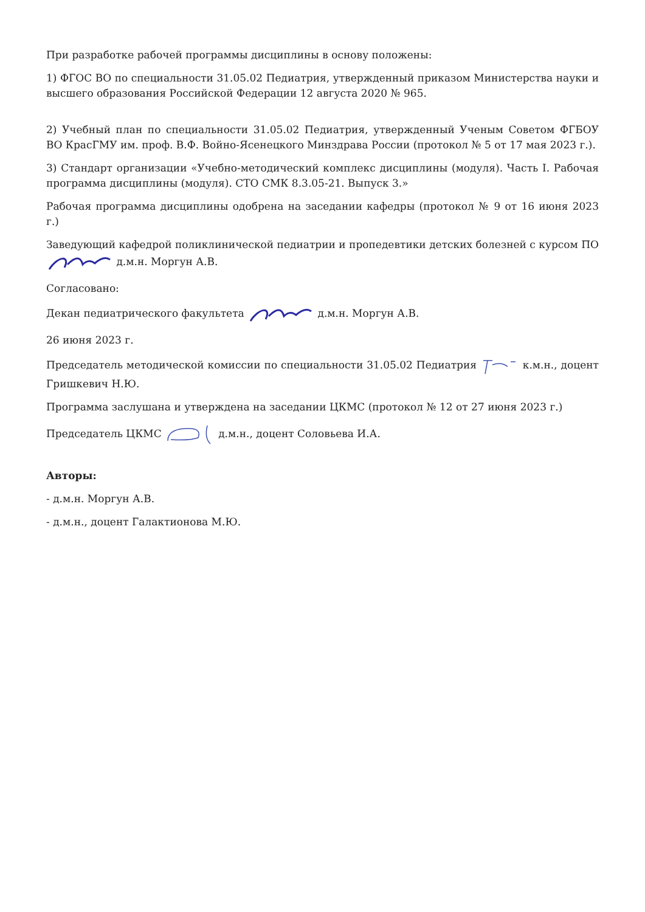При разработке рабочей программы дисциплины в основу положены:
1) ФГОС ВО по специальности 31.05.02 Педиатрия, утвержденный приказом Министерства науки и высшего образования Российской Федерации 12 августа 2020 № 965.
2) Учебный план по специальности 31.05.02 Педиатрия, утвержденный Ученым Советом ФГБОУ ВО КрасГМУ им. проф. В.Ф. Войно-Ясенецкого Минздрава России (протокол № 5 от 17 мая 2023 г.).
3) Стандарт организации «Учебно-методический комплекс дисциплины (модуля). Часть I. Рабочая программа дисциплины (модуля). СТО СМК 8.3.05-21. Выпуск 3.»
Рабочая программа дисциплины одобрена на заседании кафедры (протокол № 9 от 16 июня 2023 г.)
Заведующий кафедрой поликлинической педиатрии и пропедевтики детских болезней с курсом ПО д.м.н. Моргун А.В.
Согласовано:
Декан педиатрического факультета д.м.н. Моргун А.В.
26 июня 2023 г.
Председатель методической комиссии по специальности 31.05.02 Педиатрия к.м.н., доцент Гришкевич Н.Ю.
Программа заслушана и утверждена на заседании ЦКМС (протокол № 12 от 27 июня 2023 г.)
Председатель ЦКМС д.м.н., доцент Соловьева И.А.
Авторы:
- д.м.н. Моргун А.В.
- д.м.н., доцент Галактионова М.Ю.